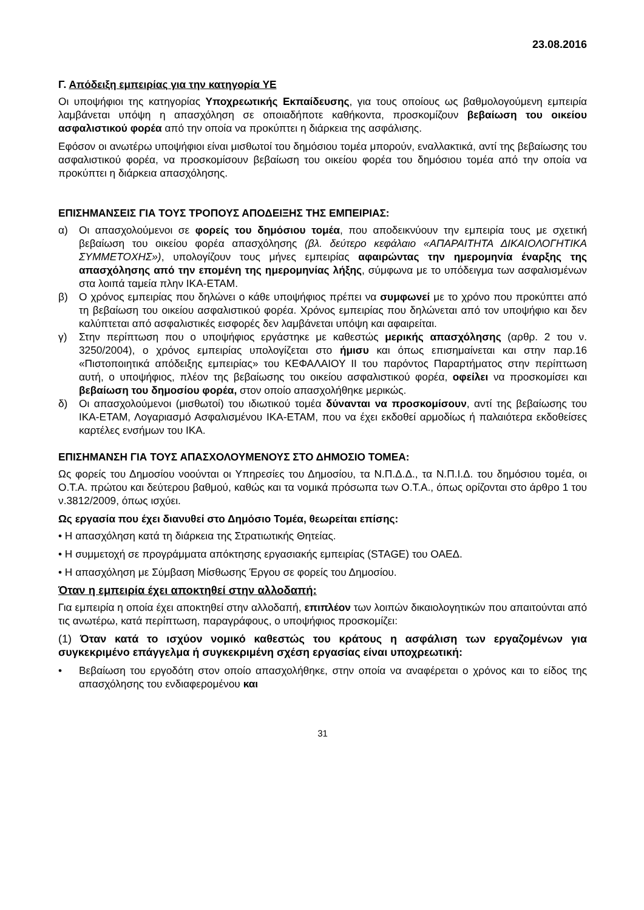23.08.2016
Γ. Απόδειξη εμπειρίας για την κατηγορία ΥΕ
Οι υποψήφιοι της κατηγορίας Υποχρεωτικής Εκπαίδευσης, για τους οποίους ως βαθμολογούμενη εμπειρία λαμβάνεται υπόψη η απασχόληση σε οποιαδήποτε καθήκοντα, προσκομίζουν βεβαίωση του οικείου ασφαλιστικού φορέα από την οποία να προκύπτει η διάρκεια της ασφάλισης.
Εφόσον οι ανωτέρω υποψήφιοι είναι μισθωτοί του δημόσιου τομέα μπορούν, εναλλακτικά, αντί της βεβαίωσης του ασφαλιστικού φορέα, να προσκομίσουν βεβαίωση του οικείου φορέα του δημόσιου τομέα από την οποία να προκύπτει η διάρκεια απασχόλησης.
ΕΠΙΣΗΜΑΝΣΕΙΣ ΓΙΑ ΤΟΥΣ ΤΡΟΠΟΥΣ ΑΠΟΔΕΙΞΗΣ ΤΗΣ ΕΜΠΕΙΡΙΑΣ:
α) Οι απασχολούμενοι σε φορείς του δημόσιου τομέα, που αποδεικνύουν την εμπειρία τους με σχετική βεβαίωση του οικείου φορέα απασχόλησης (βλ. δεύτερο κεφάλαιο «ΑΠΑΡΑΙΤΗΤΑ ΔΙΚΑΙΟΛΟΓΗΤΙΚΑ ΣΥΜΜΕΤΟΧΗΣ»), υπολογίζουν τους μήνες εμπειρίας αφαιρώντας την ημερομηνία έναρξης της απασχόλησης από την επομένη της ημερομηνίας λήξης, σύμφωνα με το υπόδειγμα των ασφαλισμένων στα λοιπά ταμεία πλην ΙΚΑ-ΕΤΑΜ.
β) Ο χρόνος εμπειρίας που δηλώνει ο κάθε υποψήφιος πρέπει να συμφωνεί με το χρόνο που προκύπτει από τη βεβαίωση του οικείου ασφαλιστικού φορέα. Χρόνος εμπειρίας που δηλώνεται από τον υποψήφιο και δεν καλύπτεται από ασφαλιστικές εισφορές δεν λαμβάνεται υπόψη και αφαιρείται.
γ) Στην περίπτωση που ο υποψήφιος εργάστηκε με καθεστώς μερικής απασχόλησης (αρθρ. 2 του ν. 3250/2004), ο χρόνος εμπειρίας υπολογίζεται στο ήμισυ και όπως επισημαίνεται και στην παρ.16 «Πιστοποιητικά απόδειξης εμπειρίας» του ΚΕΦΑΛΑΙΟΥ ΙΙ του παρόντος Παραρτήματος στην περίπτωση αυτή, ο υποψήφιος, πλέον της βεβαίωσης του οικείου ασφαλιστικού φορέα, οφείλει να προσκομίσει και βεβαίωση του δημοσίου φορέα, στον οποίο απασχολήθηκε μερικώς.
δ) Οι απασχολούμενοι (μισθωτοί) του ιδιωτικού τομέα δύνανται να προσκομίσουν, αντί της βεβαίωσης του ΙΚΑ-ΕΤΑΜ, Λογαριασμό Ασφαλισμένου ΙΚΑ-ΕΤΑΜ, που να έχει εκδοθεί αρμοδίως ή παλαιότερα εκδοθείσες καρτέλες ενσήμων του ΙΚΑ.
ΕΠΙΣΗΜΑΝΣΗ ΓΙΑ ΤΟΥΣ ΑΠΑΣΧΟΛΟΥΜΕΝΟΥΣ ΣΤΟ ΔΗΜΟΣΙΟ ΤΟΜΕΑ:
Ως φορείς του Δημοσίου νοούνται οι Υπηρεσίες του Δημοσίου, τα Ν.Π.Δ.Δ., τα Ν.Π.Ι.Δ. του δημόσιου τομέα, οι Ο.Τ.Α. πρώτου και δεύτερου βαθμού, καθώς και τα νομικά πρόσωπα των Ο.Τ.Α., όπως ορίζονται στο άρθρο 1 του ν.3812/2009, όπως ισχύει.
Ως εργασία που έχει διανυθεί στο Δημόσιο Τομέα, θεωρείται επίσης:
• Η απασχόληση κατά τη διάρκεια της Στρατιωτικής Θητείας.
• Η συμμετοχή σε προγράμματα απόκτησης εργασιακής εμπειρίας (STAGE) του ΟΑΕΔ.
• Η απασχόληση με Σύμβαση Μίσθωσης Έργου σε φορείς του Δημοσίου.
Όταν η εμπειρία έχει αποκτηθεί στην αλλοδαπή:
Για εμπειρία η οποία έχει αποκτηθεί στην αλλοδαπή, επιπλέον των λοιπών δικαιολογητικών που απαιτούνται από τις ανωτέρω, κατά περίπτωση, παραγράφους, ο υποψήφιος προσκομίζει:
(1) Όταν κατά το ισχύον νομικό καθεστώς του κράτους η ασφάλιση των εργαζομένων για συγκεκριμένο επάγγελμα ή συγκεκριμένη σχέση εργασίας είναι υποχρεωτική:
• Βεβαίωση του εργοδότη στον οποίο απασχολήθηκε, στην οποία να αναφέρεται ο χρόνος και το είδος της απασχόλησης του ενδιαφερομένου και
31